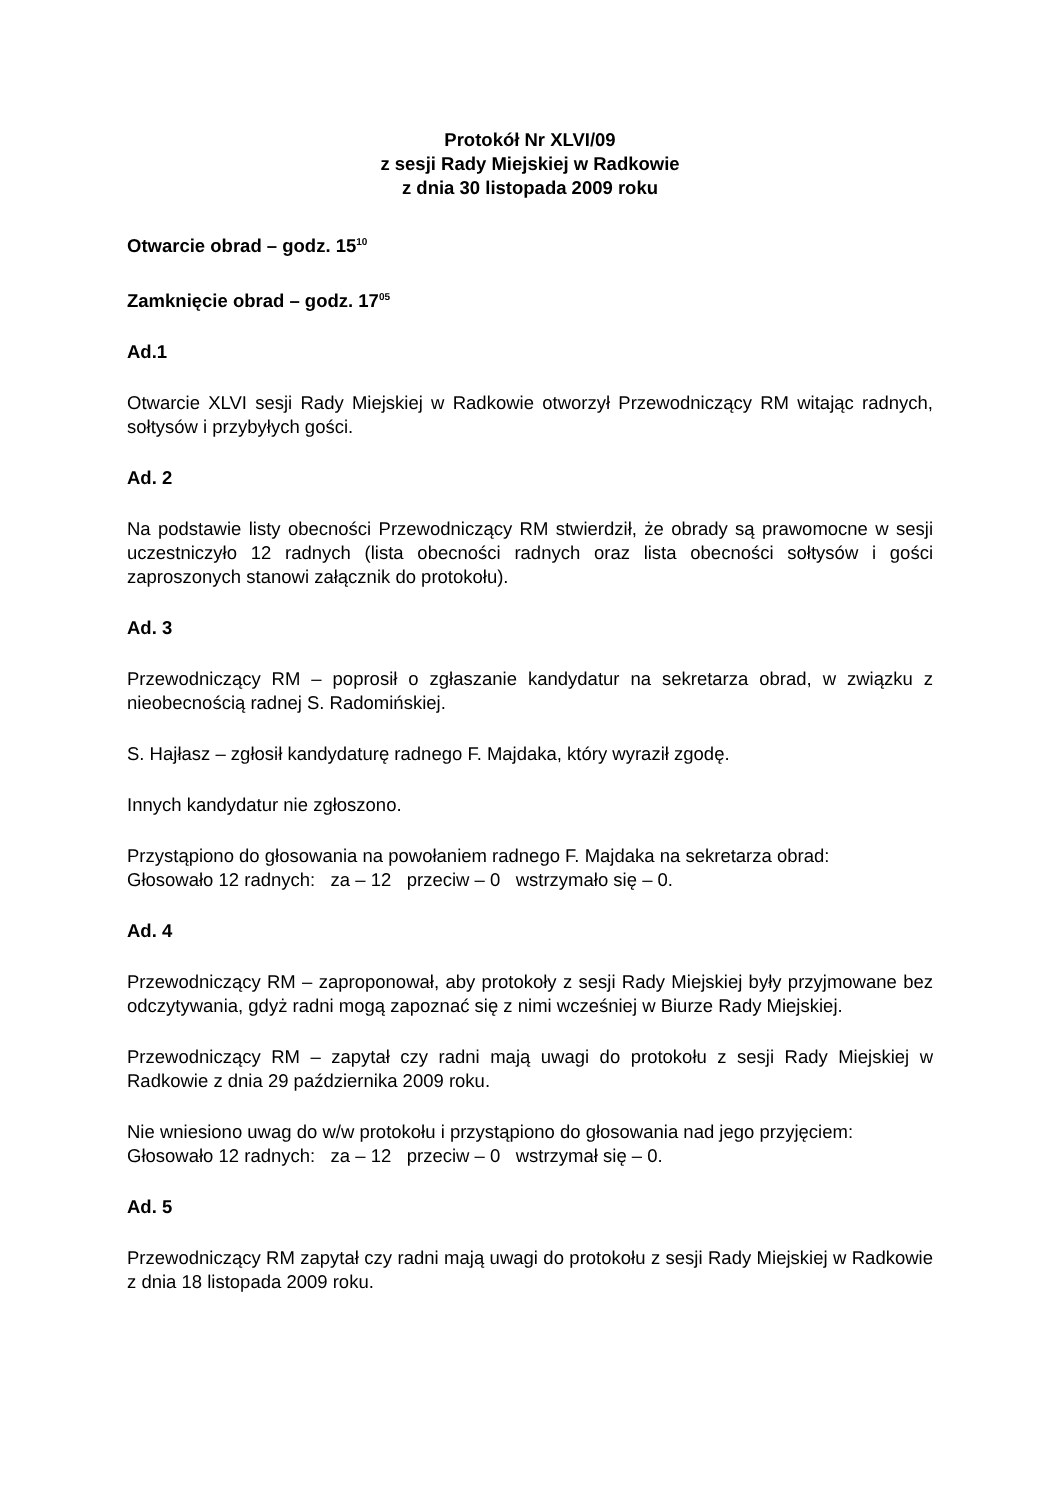Protokół Nr XLVI/09
z sesji Rady Miejskiej w Radkowie
z dnia 30 listopada 2009 roku
Otwarcie obrad – godz. 15<sup>10</sup>
Zamknięcie obrad – godz. 17<sup>05</sup>
Ad.1
Otwarcie XLVI sesji Rady Miejskiej w Radkowie otworzył Przewodniczący RM witając radnych, sołtysów i przybyłych gości.
Ad. 2
Na podstawie listy obecności Przewodniczący RM stwierdził, że obrady są prawomocne w sesji uczestniczyło 12 radnych (lista obecności radnych oraz lista obecności sołtysów i gości zaproszonych stanowi załącznik do protokołu).
Ad. 3
Przewodniczący RM – poprosił o zgłaszanie kandydatur na sekretarza obrad, w związku z nieobecnością radnej S. Radomińskiej.
S. Hajłasz – zgłosił kandydaturę radnego F. Majdaka, który wyraził zgodę.
Innych kandydatur nie zgłoszono.
Przystąpiono do głosowania na powołaniem radnego F. Majdaka na sekretarza obrad:
Głosowało 12 radnych: za – 12 przeciw – 0 wstrzymało się – 0.
Ad. 4
Przewodniczący RM – zaproponował, aby protokoły z sesji Rady Miejskiej były przyjmowane bez odczytywania, gdyż radni mogą zapoznać się z nimi wcześniej w Biurze Rady Miejskiej.
Przewodniczący RM – zapytał czy radni mają uwagi do protokołu z sesji Rady Miejskiej w Radkowie z dnia 29 października 2009 roku.
Nie wniesiono uwag do w/w protokołu i przystąpiono do głosowania nad jego przyjęciem:
Głosowało 12 radnych: za – 12 przeciw – 0 wstrzymał się – 0.
Ad. 5
Przewodniczący RM zapytał czy radni mają uwagi do protokołu z sesji Rady Miejskiej w Radkowie z dnia 18 listopada 2009 roku.